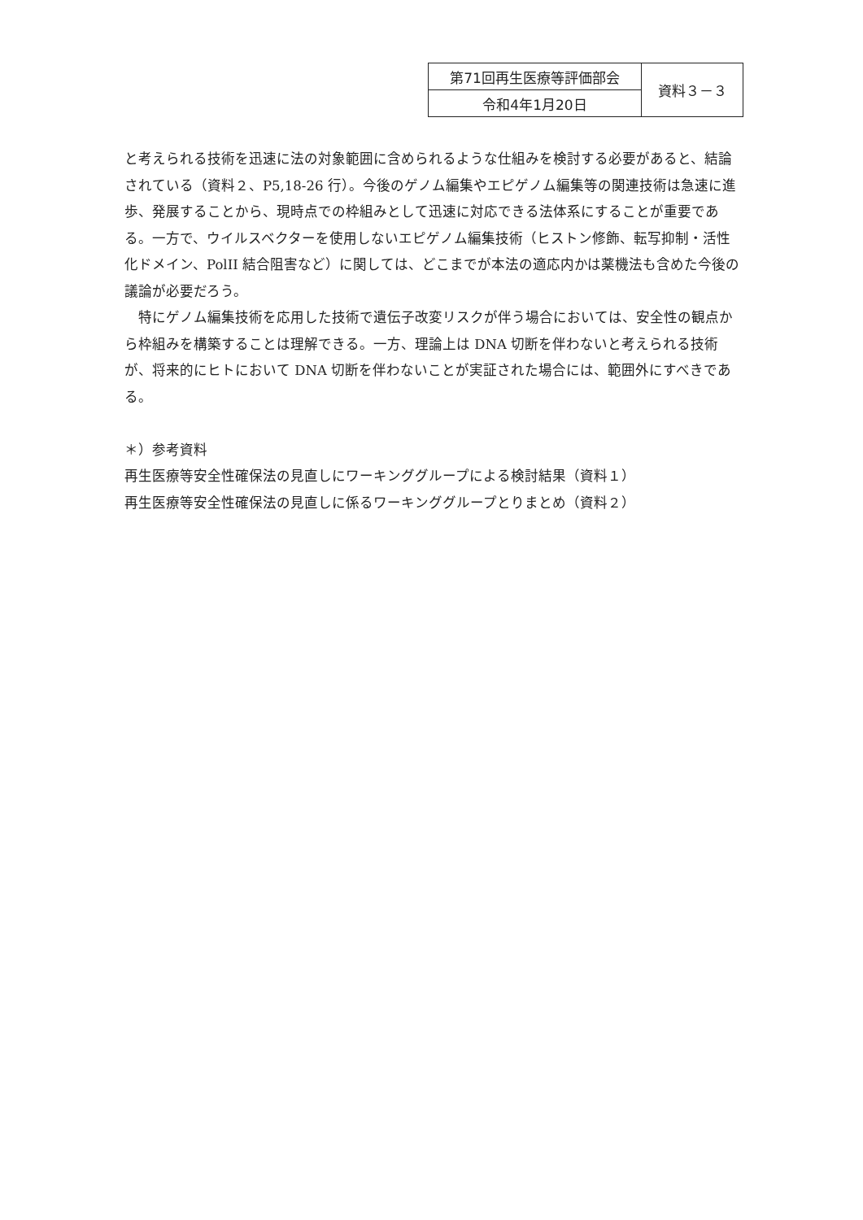| 第71回再生医療等評価部会 | 資料３－３ |
| 令和4年1月20日 | |
と考えられる技術を迅速に法の対象範囲に含められるような仕組みを検討する必要があると、結論されている（資料２、P5,18-26 行）。今後のゲノム編集やエピゲノム編集等の関連技術は急速に進歩、発展することから、現時点での枠組みとして迅速に対応できる法体系にすることが重要である。一方で、ウイルスベクターを使用しないエピゲノム編集技術（ヒストン修飾、転写抑制・活性化ドメイン、PolII 結合阻害など）に関しては、どこまでが本法の適応内かは薬機法も含めた今後の議論が必要だろう。
　特にゲノム編集技術を応用した技術で遺伝子改変リスクが伴う場合においては、安全性の観点から枠組みを構築することは理解できる。一方、理論上は DNA 切断を伴わないと考えられる技術が、将来的にヒトにおいて DNA 切断を伴わないことが実証された場合には、範囲外にすべきである。
＊）参考資料
再生医療等安全性確保法の見直しにワーキンググループによる検討結果（資料１）
再生医療等安全性確保法の見直しに係るワーキンググループとりまとめ（資料２）